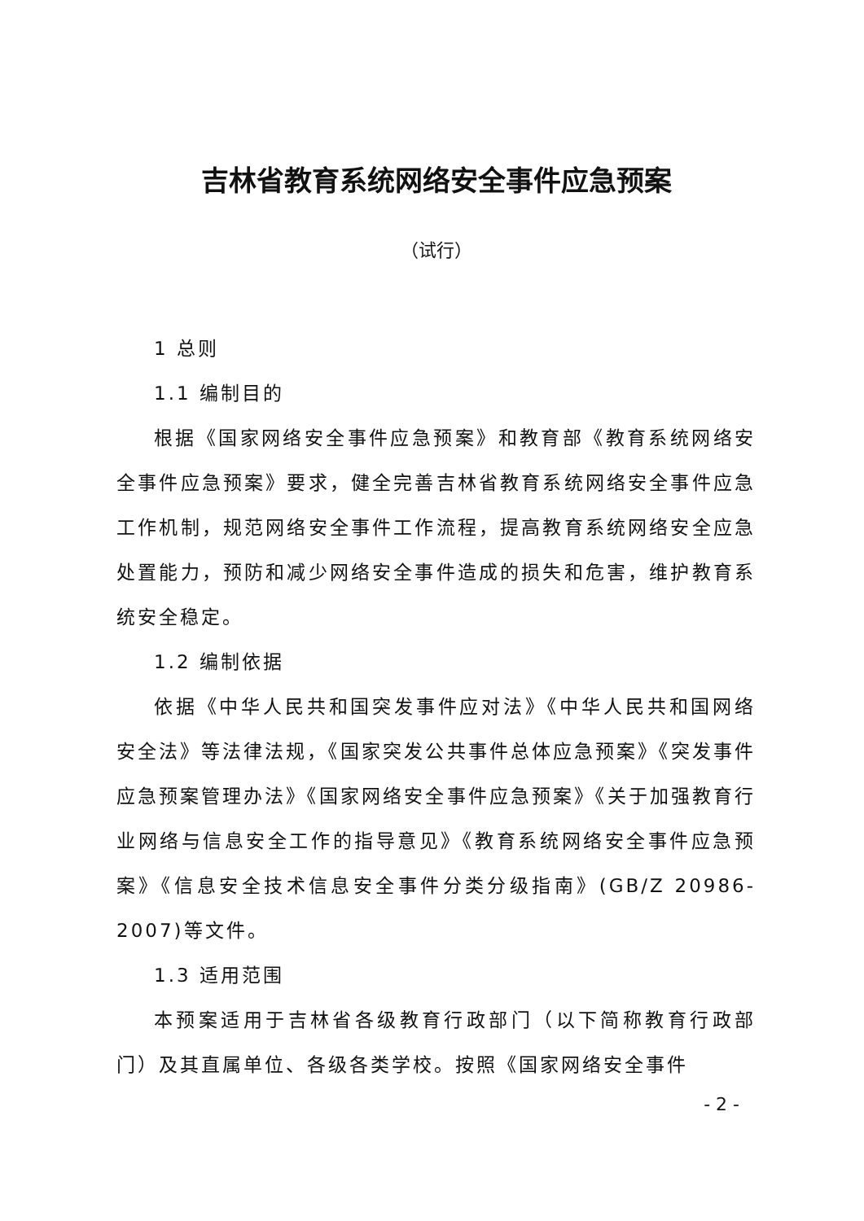吉林省教育系统网络安全事件应急预案
（试行）
1 总则
1.1 编制目的
根据《国家网络安全事件应急预案》和教育部《教育系统网络安全事件应急预案》要求，健全完善吉林省教育系统网络安全事件应急工作机制，规范网络安全事件工作流程，提高教育系统网络安全应急处置能力，预防和减少网络安全事件造成的损失和危害，维护教育系统安全稳定。
1.2 编制依据
依据《中华人民共和国突发事件应对法》《中华人民共和国网络安全法》等法律法规，《国家突发公共事件总体应急预案》《突发事件应急预案管理办法》《国家网络安全事件应急预案》《关于加强教育行业网络与信息安全工作的指导意见》《教育系统网络安全事件应急预案》《信息安全技术信息安全事件分类分级指南》(GB/Z 20986-2007)等文件。
1.3 适用范围
本预案适用于吉林省各级教育行政部门（以下简称教育行政部门）及其直属单位、各级各类学校。按照《国家网络安全事件
- 2 -